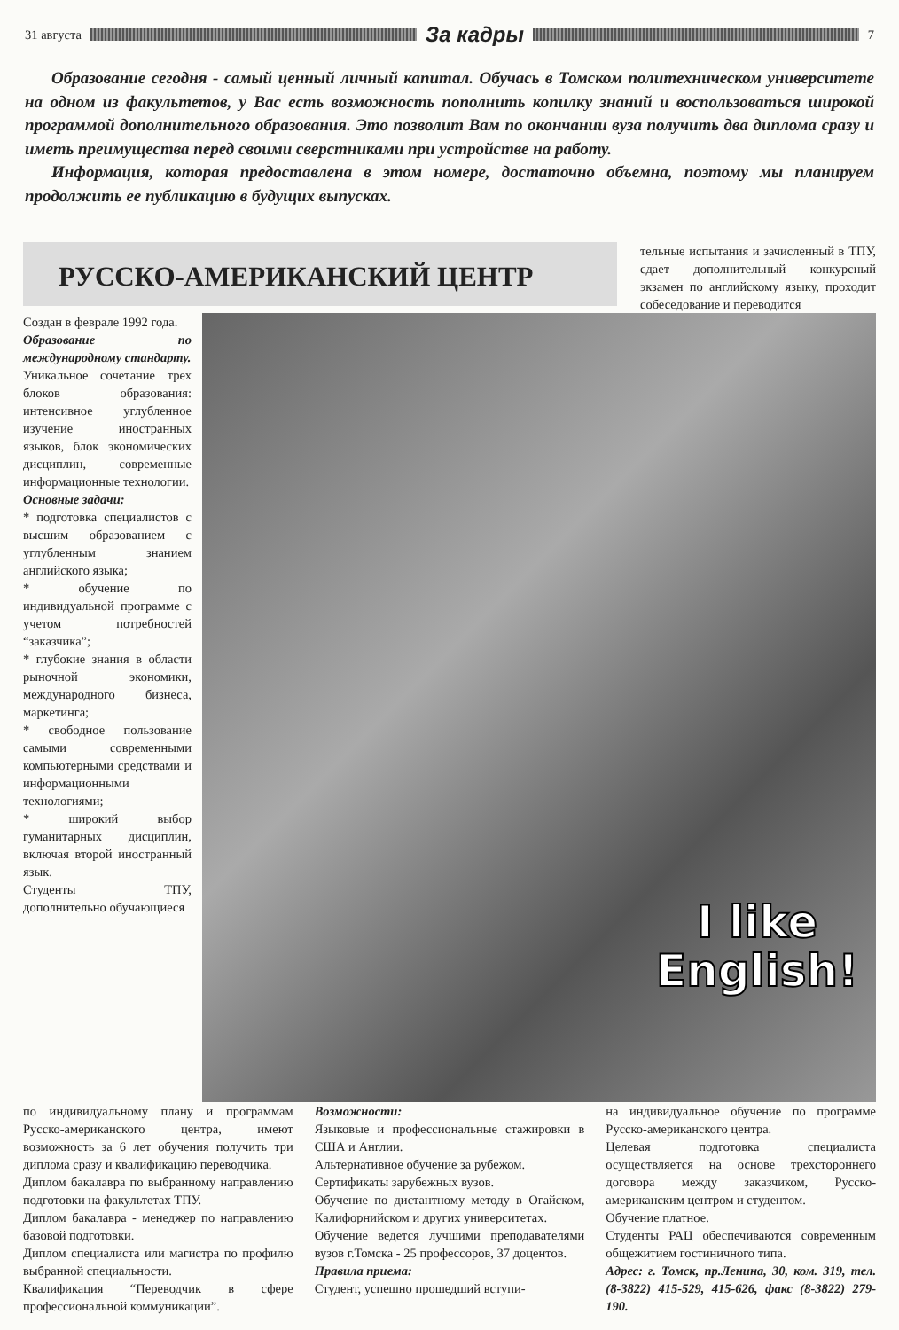31 августа
За кадры
7
Образование сегодня - самый ценный личный капитал. Обучась в Томском политехническом университете на одном из факультетов, у Вас есть возможность пополнить копилку знаний и воспользоваться широкой программой дополнительного образования. Это позволит Вам по окончании вуза получить два диплома сразу и иметь преимущества перед своими сверстниками при устройстве на работу.
Информация, которая предоставлена в этом номере, достаточно объемна, поэтому мы планируем продолжить ее публикацию в будущих выпусках.
РУССКО-АМЕРИКАНСКИЙ ЦЕНТР
тельные испытания и зачисленный в ТПУ, сдает дополнительный конкурсный экзамен по английскому языку, проходит собеседование и переводится
Создан в феврале 1992 года.
Образование по международному стандарту.
Уникальное сочетание трех блоков образования: интенсивное углубленное изучение иностранных языков, блок экономических дисциплин, современные информационные технологии.
Основные задачи:
* подготовка специалистов с высшим образованием с углубленным знанием английского языка;
* обучение по индивидуальной программе с учетом потребностей “заказчика”;
* глубокие знания в области рыночной экономики, международного бизнеса, маркетинга;
* свободное пользование самыми современными компьютерными средствами и информационными технологиями;
* широкий выбор гуманитарных дисциплин, включая второй иностранный язык.
Студенты ТПУ, дополнительно обучающиеся
I like
English!
по индивидуальному плану и программам Русско-американского центра, имеют возможность за 6 лет обучения получить три диплома сразу и квалификацию переводчика.
Диплом бакалавра по выбранному направлению подготовки на факультетах ТПУ.
Диплом бакалавра - менеджер по направлению базовой подготовки.
Диплом специалиста или магистра по профилю выбранной специальности.
Квалификация “Переводчик в сфере профессиональной коммуникации”.
Возможности:
Языковые и профессиональные стажировки в США и Англии.
Альтернативное обучение за рубежом.
Сертификаты зарубежных вузов.
Обучение по дистантному методу в Огайском, Калифорнийском и других университетах.
Обучение ведется лучшими преподавателями вузов г.Томска - 25 профессоров, 37 доцентов.
Правила приема:
Студент, успешно прошедший вступи-
на индивидуальное обучение по программе Русско-американского центра.
Целевая подготовка специалиста осуществляется на основе трехстороннего договора между заказчиком, Русско-американским центром и студентом.
Обучение платное.
Студенты РАЦ обеспечиваются современным общежитием гостиничного типа.
Адрес: г. Томск, пр.Ленина, 30, ком. 319, тел. (8-3822) 415-529, 415-626, факс (8-3822) 279-190.